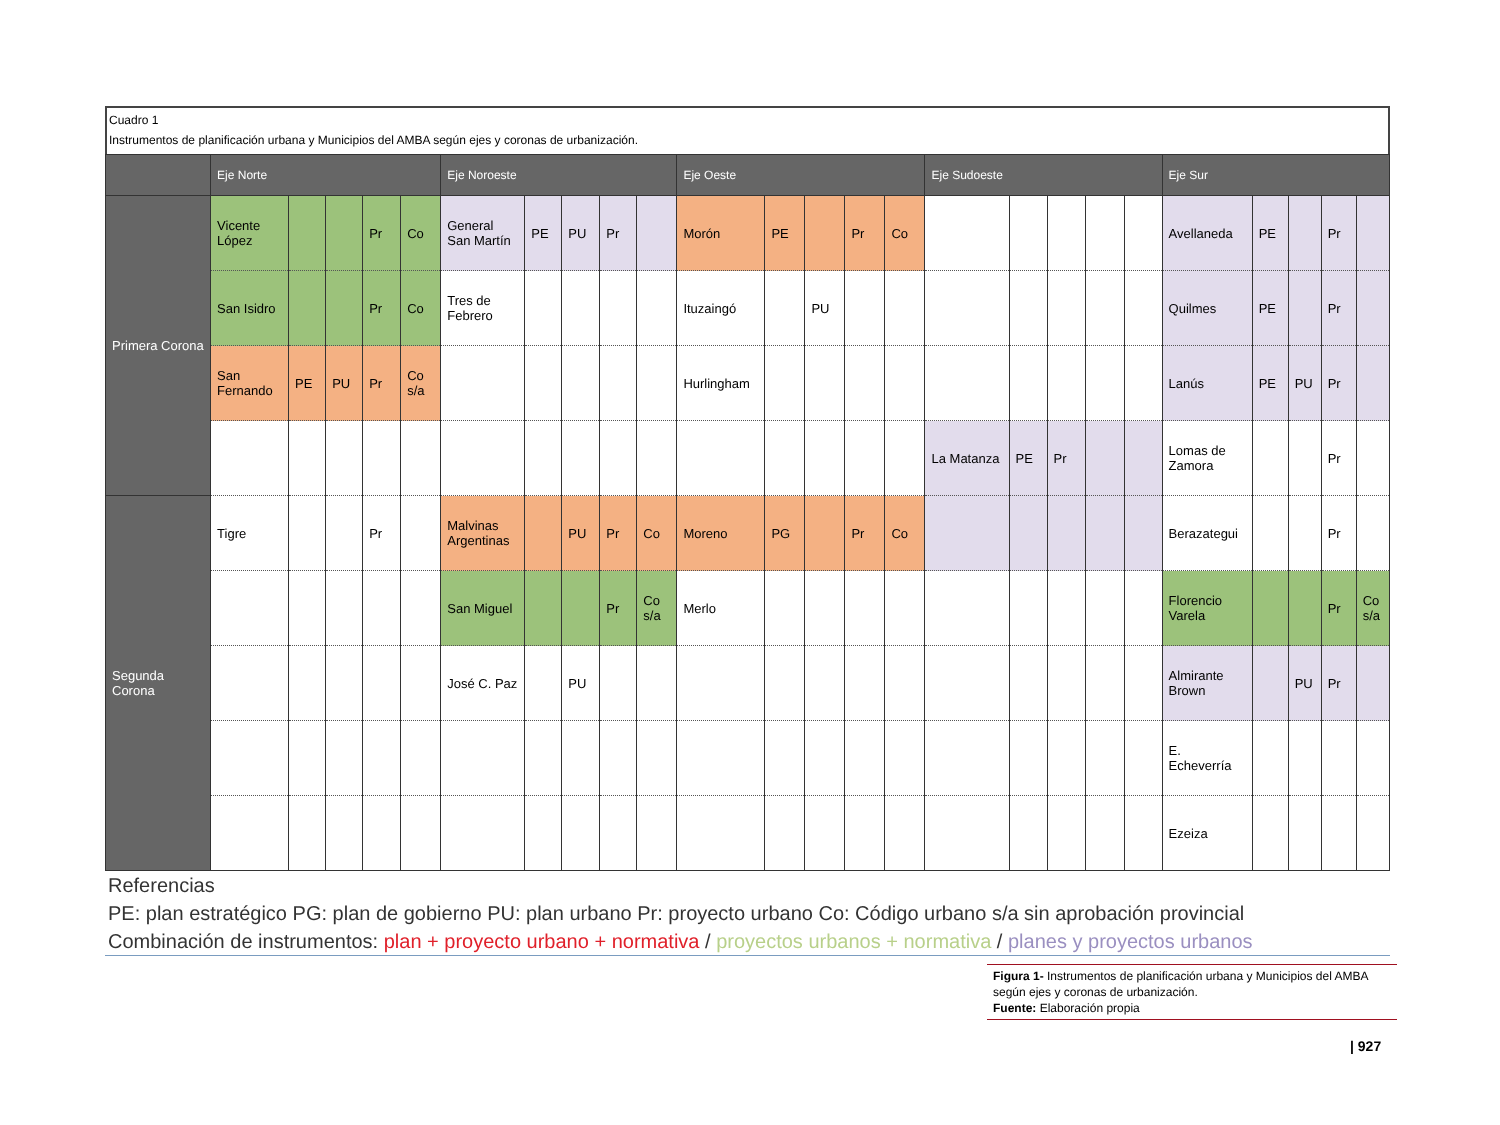Cuadro 1
Instrumentos de planificación urbana y Municipios del AMBA según ejes y coronas de urbanización.
| | Eje Norte | | | | | Eje Noroeste | | | | | Eje Oeste | | | | | Eje Sudoeste | | | | | Eje Sur | | | | |
| --- | --- | --- | --- | --- | --- | --- | --- | --- | --- | --- | --- | --- | --- | --- | --- | --- | --- | --- | --- | --- | --- | --- | --- | --- | --- |
| Primera Corona | Vicente López | | | Pr | Co | General San Martín | PE | PU | Pr | | Morón | PE | | Pr | Co | | | | | | Avellaneda | PE | | Pr | |
| | San Isidro | | | Pr | Co | Tres de Febrero | | | | | Ituzaingó | | PU | | | | | | | | Quilmes | PE | | Pr | |
| | San Fernando | PE | PU | Pr | Co s/a | | | | | | Hurlingham | | | | | | | | | | Lanús | PE | PU | Pr | |
| | | | | | | | | | | | | | | | | La Matanza | PE | Pr | | | Lomas de Zamora | | | Pr | |
| Segunda Corona | Tigre | | | Pr | | Malvinas Argentinas | | PU | Pr | Co | Moreno | PG | | Pr | Co | | | | | | Berazategui | | | Pr | |
| | | | | | | San Miguel | | | Pr | Co s/a | Merlo | | | | | | | | | | Florencio Varela | | | Pr | Co s/a |
| | | | | | | José C. Paz | | PU | | | | | | | | | | | | | Almirante Brown | | PU | Pr | |
| | | | | | | | | | | | | | | | | | | | | | E. Echeverría | | | | |
| | | | | | | | | | | | | | | | | | | | | | Ezeiza | | | | |
Referencias
PE: plan estratégico PG: plan de gobierno PU: plan urbano Pr: proyecto urbano Co: Código urbano s/a sin aprobación provincial
Combinación de instrumentos: plan + proyecto urbano + normativa / proyectos urbanos + normativa / planes y proyectos urbanos
Figura 1- Instrumentos de planificación urbana y Municipios del AMBA según ejes y coronas de urbanización.
Fuente: Elaboración propia
| 927